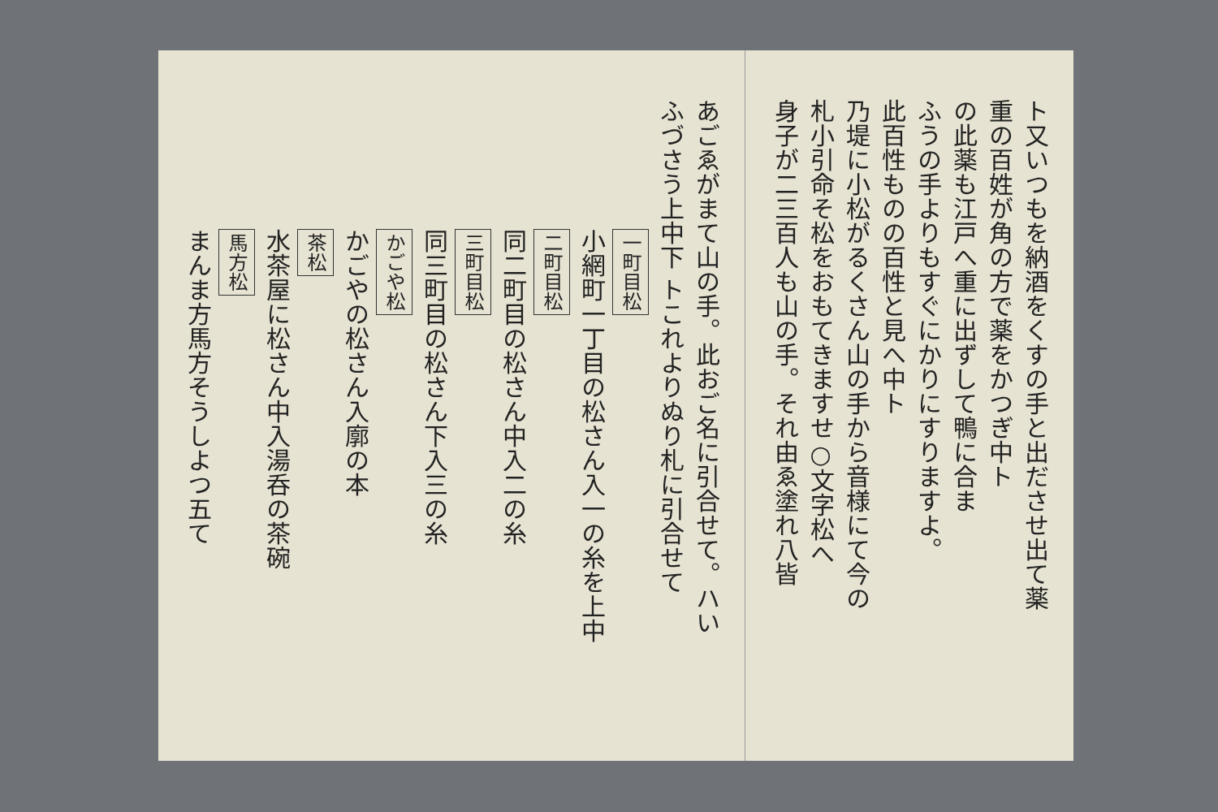あごゑがまて山の手。此おご名に引合せて。ハい
ふづさう上中下 トこれよりぬり札に引合せて
一町目松
小網町一丁目の松さん入一の糸を上中
二町目松
同二町目の松さん中入二の糸
三町目松
同三町目の松さん下入三の糸
かごや松
かごやの松さん入廓の本
茶松
水茶屋に松さん中入湯呑の茶碗
馬方松
まんま方馬方そうしよつ五て
ト又いつもを納酒をくすの手と出ださせ出て薬
重の百姓が角の方で薬をかつぎ中ト
の此薬も江戸へ重に出ずして鴨に合ま
ふうの手よりもすぐにかりにすりますよ。
此百性ものの百性と見へ中ト
乃堤に小松がるくさん山の手から音様にて今の
札小引命そ松をおもてきますせ○文字松へ
身子が二三百人も山の手。それ由ゑ塗れ八皆